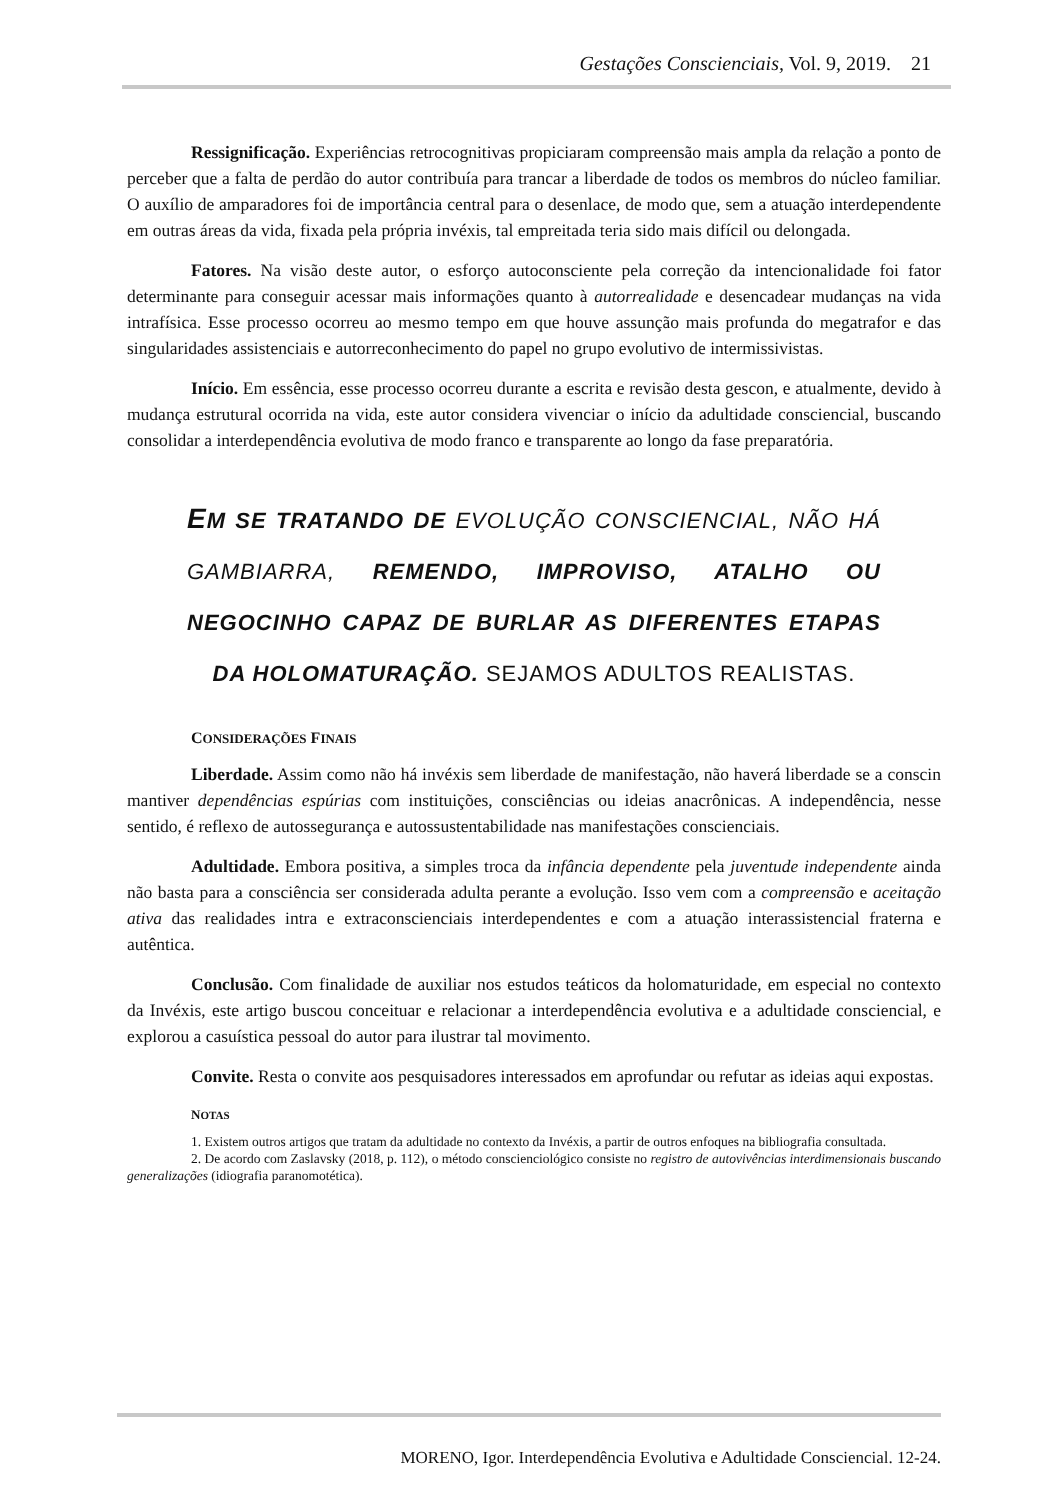Gestações Conscienciais, Vol. 9, 2019. 21
Ressignificação. Experiências retrocognitivas propiciaram compreensão mais ampla da relação a ponto de perceber que a falta de perdão do autor contribuía para trancar a liberdade de todos os membros do núcleo familiar. O auxílio de amparadores foi de importância central para o desenlace, de modo que, sem a atuação interdependente em outras áreas da vida, fixada pela própria invéxis, tal empreitada teria sido mais difícil ou delongada.
Fatores. Na visão deste autor, o esforço autoconsciente pela correção da intencionalidade foi fator determinante para conseguir acessar mais informações quanto à autorrealidade e desencadear mudanças na vida intrafísica. Esse processo ocorreu ao mesmo tempo em que houve assunção mais profunda do megatrafor e das singularidades assistenciais e autorreconhecimento do papel no grupo evolutivo de intermissivistas.
Início. Em essência, esse processo ocorreu durante a escrita e revisão desta gescon, e atualmente, devido à mudança estrutural ocorrida na vida, este autor considera vivenciar o início da adultidade consciencial, buscando consolidar a interdependência evolutiva de modo franco e transparente ao longo da fase preparatória.
EM SE TRATANDO DE EVOLUÇÃO CONSCIENCIAL, NÃO HÁ GAMBIARRA, REMENDO, IMPROVISO, ATALHO OU NEGOCINHO CAPAZ DE BURLAR AS DIFERENTES ETAPAS DA HOLOMATURAÇÃO. SEJAMOS ADULTOS REALISTAS.
CONSIDERAÇÕES FINAIS
Liberdade. Assim como não há invéxis sem liberdade de manifestação, não haverá liberdade se a conscin mantiver dependências espúrias com instituições, consciências ou ideias anacrônicas. A independência, nesse sentido, é reflexo de autossegurança e autossustentabilidade nas manifestações conscienciais.
Adultidade. Embora positiva, a simples troca da infância dependente pela juventude independente ainda não basta para a consciência ser considerada adulta perante a evolução. Isso vem com a compreensão e aceitação ativa das realidades intra e extraconscienciais interdependentes e com a atuação interassistencial fraterna e autêntica.
Conclusão. Com finalidade de auxiliar nos estudos teáticos da holomaturidade, em especial no contexto da Invéxis, este artigo buscou conceituar e relacionar a interdependência evolutiva e a adultidade consciencial, e explorou a casuística pessoal do autor para ilustrar tal movimento.
Convite. Resta o convite aos pesquisadores interessados em aprofundar ou refutar as ideias aqui expostas.
NOTAS
1. Existem outros artigos que tratam da adultidade no contexto da Invéxis, a partir de outros enfoques na bibliografia consultada.
2. De acordo com Zaslavsky (2018, p. 112), o método conscienciológico consiste no registro de autovivências interdimensionais buscando generalizações (idiografia paranomotética).
MORENO, Igor. Interdependência Evolutiva e Adultidade Consciencial. 12-24.